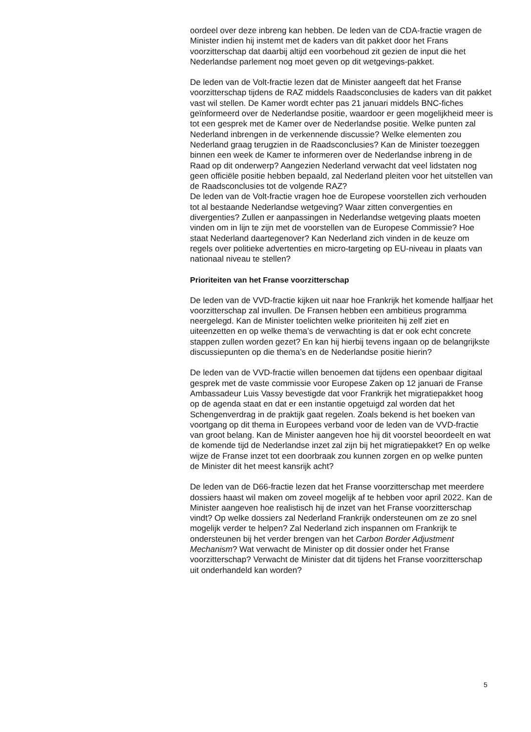oordeel over deze inbreng kan hebben. De leden van de CDA-fractie vragen de Minister indien hij instemt met de kaders van dit pakket door het Frans voorzitterschap dat daarbij altijd een voorbehoud zit gezien de input die het Nederlandse parlement nog moet geven op dit wetgevings-pakket.
De leden van de Volt-fractie lezen dat de Minister aangeeft dat het Franse voorzitterschap tijdens de RAZ middels Raadsconclusies de kaders van dit pakket vast wil stellen. De Kamer wordt echter pas 21 januari middels BNC-fiches geïnformeerd over de Nederlandse positie, waardoor er geen mogelijkheid meer is tot een gesprek met de Kamer over de Nederlandse positie. Welke punten zal Nederland inbrengen in de verkennende discussie? Welke elementen zou Nederland graag terugzien in de Raadsconclusies? Kan de Minister toezeggen binnen een week de Kamer te informeren over de Nederlandse inbreng in de Raad op dit onderwerp? Aangezien Nederland verwacht dat veel lidstaten nog geen officiële positie hebben bepaald, zal Nederland pleiten voor het uitstellen van de Raadsconclusies tot de volgende RAZ?
De leden van de Volt-fractie vragen hoe de Europese voorstellen zich verhouden tot al bestaande Nederlandse wetgeving? Waar zitten convergenties en divergenties? Zullen er aanpassingen in Nederlandse wetgeving plaats moeten vinden om in lijn te zijn met de voorstellen van de Europese Commissie? Hoe staat Nederland daartegenover? Kan Nederland zich vinden in de keuze om regels over politieke advertenties en micro-targeting op EU-niveau in plaats van nationaal niveau te stellen?
Prioriteiten van het Franse voorzitterschap
De leden van de VVD-fractie kijken uit naar hoe Frankrijk het komende halfjaar het voorzitterschap zal invullen. De Fransen hebben een ambitieus programma neergelegd. Kan de Minister toelichten welke prioriteiten hij zelf ziet en uiteenzetten en op welke thema’s de verwachting is dat er ook echt concrete stappen zullen worden gezet? En kan hij hierbij tevens ingaan op de belangrijkste discussiepunten op die thema’s en de Nederlandse positie hierin?
De leden van de VVD-fractie willen benoemen dat tijdens een openbaar digitaal gesprek met de vaste commissie voor Europese Zaken op 12 januari de Franse Ambassadeur Luis Vassy bevestigde dat voor Frankrijk het migratiepakket hoog op de agenda staat en dat er een instantie opgetuigd zal worden dat het Schengenverdrag in de praktijk gaat regelen. Zoals bekend is het boeken van voortgang op dit thema in Europees verband voor de leden van de VVD-fractie van groot belang. Kan de Minister aangeven hoe hij dit voorstel beoordeelt en wat de komende tijd de Nederlandse inzet zal zijn bij het migratiepakket? En op welke wijze de Franse inzet tot een doorbraak zou kunnen zorgen en op welke punten de Minister dit het meest kansrijk acht?
De leden van de D66-fractie lezen dat het Franse voorzitterschap met meerdere dossiers haast wil maken om zoveel mogelijk af te hebben voor april 2022. Kan de Minister aangeven hoe realistisch hij de inzet van het Franse voorzitterschap vindt? Op welke dossiers zal Nederland Frankrijk ondersteunen om ze zo snel mogelijk verder te helpen? Zal Nederland zich inspannen om Frankrijk te ondersteunen bij het verder brengen van het Carbon Border Adjustment Mechanism? Wat verwacht de Minister op dit dossier onder het Franse voorzitterschap? Verwacht de Minister dat dit tijdens het Franse voorzitterschap uit onderhandeld kan worden?
5